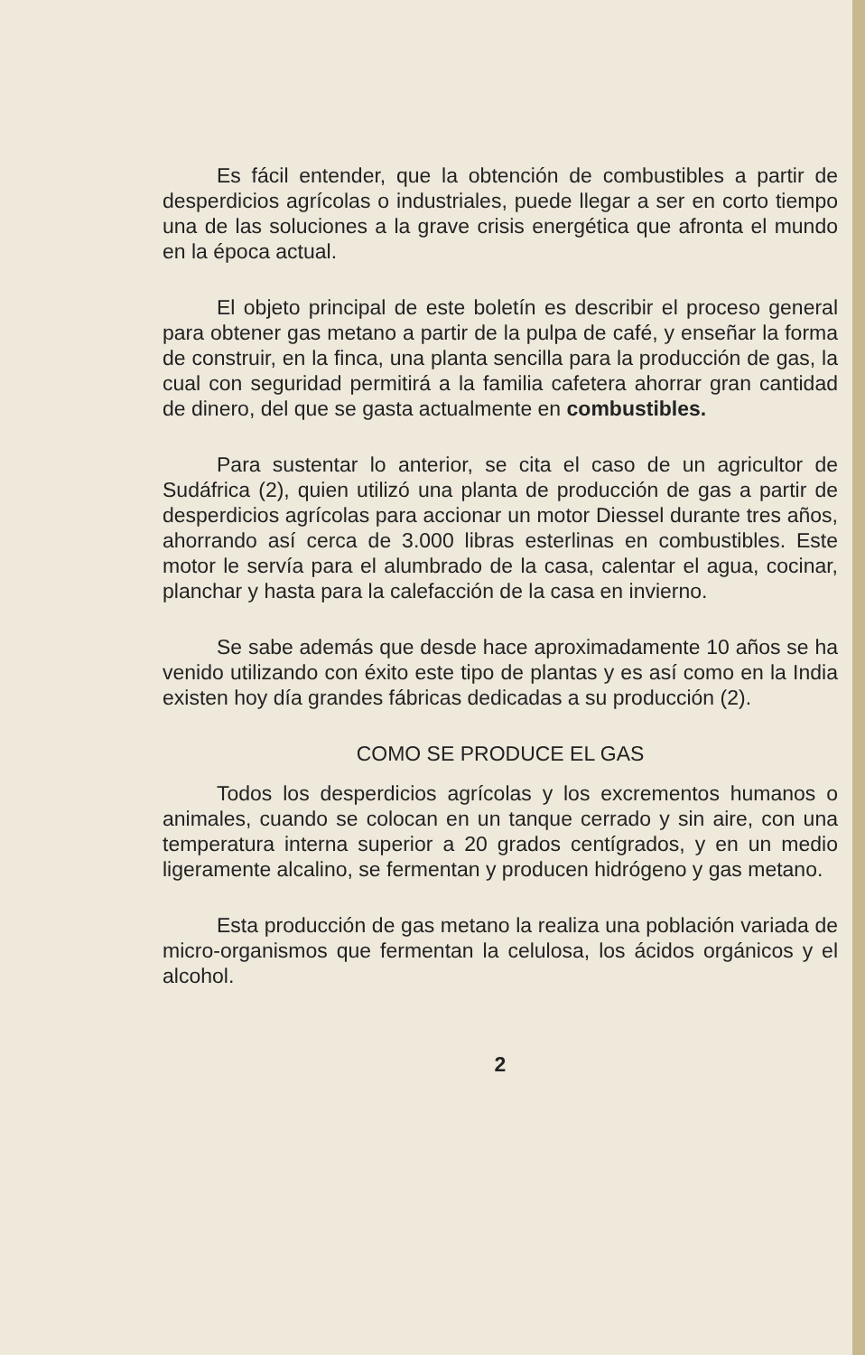Es fácil entender, que la obtención de combustibles a partir de desperdicios agrícolas o industriales, puede llegar a ser en corto tiempo una de las soluciones a la grave crisis energética que afronta el mundo en la época actual.
El objeto principal de este boletín es describir el proceso general para obtener gas metano a partir de la pulpa de café, y enseñar la forma de construir, en la finca, una planta sencilla para la producción de gas, la cual con seguridad permitirá a la familia cafetera ahorrar gran cantidad de dinero, del que se gasta actualmente en combustibles.
Para sustentar lo anterior, se cita el caso de un agricultor de Sudáfrica (2), quien utilizó una planta de producción de gas a partir de desperdicios agrícolas para accionar un motor Diessel durante tres años, ahorrando así cerca de 3.000 libras esterlinas en combustibles. Este motor le servía para el alumbrado de la casa, calentar el agua, cocinar, planchar y hasta para la calefacción de la casa en invierno.
Se sabe además que desde hace aproximadamente 10 años se ha venido utilizando con éxito este tipo de plantas y es así como en la India existen hoy día grandes fábricas dedicadas a su producción (2).
COMO SE PRODUCE EL GAS
Todos los desperdicios agrícolas y los excrementos humanos o animales, cuando se colocan en un tanque cerrado y sin aire, con una temperatura interna superior a 20 grados centígrados, y en un medio ligeramente alcalino, se fermentan y producen hidrógeno y gas metano.
Esta producción de gas metano la realiza una población variada de micro-organismos que fermentan la celulosa, los ácidos orgánicos y el alcohol.
2